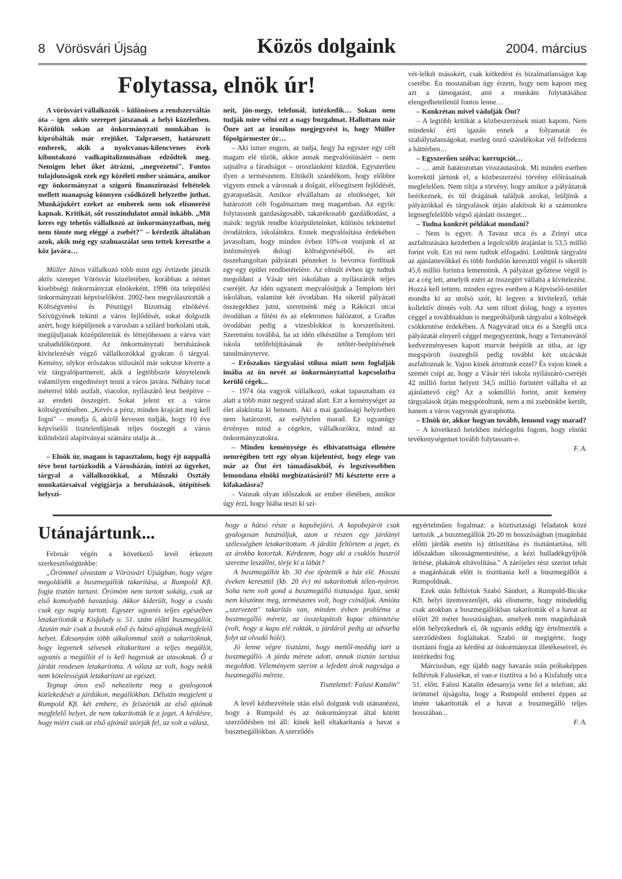8 Vörösvári Újság Közös dolgaink 2004. március
Folytassa, elnök úr!
A vörösvári vállalkozók – különösen a rendszerváltás óta – igen aktív szerepet játszanak a helyi közéletben. Közülük sokan az önkormányzati munkában is kipróbálták már erejüket. Talpraesett, határozott emberek, akik a nyolcvanas-kilencvenes évek kibontakozó vadkapitalizmusában edződtek meg. Nemigen lehet őket átrázni, „megvezetni". Fontos tulajdonságok ezek egy közéleti ember számára, amikor egy önkormányzat a szigorú finanszírozási feltételek mellett manapság könnyen csődközeli helyzetbe juthat. Munkájukért ezeket az emberek nem sok elismerést kapnak. Kritikát, sőt rosszindulatot annál inkább. „Mit keres egy tehetős vállalkozó az önkormányzatban, még nem tömte meg eléggé a zsebét?" – kérdezik általában azok, akik még egy szalmaszálat sem tettek keresztbe a köz javára…
Müller János vállalkozó több mint egy évtizede játszik aktív szerepet Vörösvár közéletében, korábban a német kisebbségi önkormányzat elnökeként, 1998 óta települési önkormányzati képviselőként. 2002-ben megválasztották a Költségvetési és Pénzügyi Bizottság elnökévé. Szívügyének tekinti a város fejlődését, sokat dolgozik azért, hogy kiépüljenek a városban a szilárd burkolatú utak, megújuljanak középületeink és létrejöhessen a várva várt szabadidőközpont. Az önkormányzati beruházások kivitelezését végző vállalkozókkal gyakran ő tárgyal. Kemény, olykor erőszakos stílusától már sokszor kiverte a víz tárgyalópartnereit, akik a legtöbbször kénytelenek valamilyen engedményt tenni a város javára. Néhány tucat méterrel több aszfalt, viacolor, nyílászáró lesz beépítve – az eredeti összegért. Sokat jelent ez a város költségvetésében. „Kevés a pénz, minden krajcárt meg kell fogni" – mondja ő, akiről kevesen tudják, hogy 10 éve képviselői tiszteletdíjának teljes összegét a város különböző alapítványai számára utalja át…
– Elnök úr, magam is tapasztalom, hogy éjt nappallá téve bent tartózkodik a Városházán, intézi az ügyeket, tárgyal a vállalkozókkal, a Műszaki Osztály munkatársaival végigjárja a beruházások, útépítések helyszí-
neit, jön-megy, telefonál, intézkedik… Sokan nem tudják mire vélni ezt a nagy buzgalmat. Hallottam már Önre azt az ironikus megjegyzést is, hogy Müller főpolgármester úr…
– Aki ismer engem, az tudja, hogy ha egyszer egy célt magam elé tűzök, akkor annak megvalósításáért – nem sajnálva a fáradságot – oroszlánként küzdök. Egyszerűen ilyen a természetem. Eltökélt szándékom, hogy előbbre vigyem ennek a városnak a dolgait, elősegítsem fejlődését, gyarapodását. Amikor elvállaltam az elnökséget, két határozott célt fogalmaztam meg magamban. Az egyik: folytassunk gazdaságosabb, takarékosabb gazdálkodást, a másik: tegyük rendbe középületeinket, különös tekintettel óvodáinkra, iskoláinkra. Ennek megvalósítása érdekében javasoltam, hogy minden évben 10%-ot vonjunk el az intézmények dologi költségvetéséből, és azt összehangoltan pályázati pénzeket is bevonva fordítsuk egy-egy épület rendbetételére. Az elmúlt évben így tudtuk megoldani a Vásár téri iskolában a nyílászárók teljes cseréjét. Az idén ugyanezt megvalósítjuk a Templom téri iskolában, valamint két óvodában. Ha sikerül pályázati összegekhez jutni, szeretnénk még a Rákóczi utcai óvodában a fűtést és az elektromos hálózatot, a Gradus óvodában pedig a vizesblokkot is korszerűsíteni. Szeretném továbbá, ha az idén elkészülne a Templom téri iskola tetőfelújításának és tetőtér-beépítésének tanulmányterve.
– Erőszakos tárgyalási stílusa miatt nem foglalják imába az ön nevét az önkormányzattal kapcsolatba kerülő cégek...
– 1974 óta vagyok vállalkozó, sokat tapasztaltam ez alatt a több mint negyed század alatt. Ezt a keménységet az élet alakította ki bennem. Aki a mai gazdasági helyzetben nem határozott, az esélytelen marad. Ez ugyanúgy érvényes mind a cégekre, vállalkozókra, mind az önkormányzatokra.
– Minden keménysége és elhivatottsága ellenére nemrégiben tett egy olyan kijelentést, hogy elege van már az Önt ért támadásokból, és legszívesebben lemondana elnöki megbízatásáról? Mi késztette erre a kifakadásra?
– Vannak olyan időszakok az ember életében, amikor úgy érzi, hogy hiába teszi ki szí-
vét-lelkét másokért, csak kétkedést és bizalmatlanságot kap cserébe. Én mostanában úgy érzem, hogy nem kapom meg azt a támogatást, ami a munkám folytatásához elengedhetetlenül fontos lenne…
– Konkrétan mivel vádolják Önt?
– A legtöbb kritikát a közbeszerzések miatt kapom. Nem mindenki érti igazán ennek a folyamatát és szabálytalanságokat, esetleg önző szándékokat vél felfedezni a háttérben…
– Egyszerűen szólva: korrupciót…
– … amit határozottan visszautasítok. Mi minden esetben korrektül jártunk el, a közbeszerzési törvény előírásainak megfelelően. Nem tiltja a törvény, hogy amikor a pályázatok beérkeznek, és túl drágának találjuk azokat, leüljünk a pályázókkal és tárgyalások útján alakítsuk ki a számunkra legmegfelelőbb végső ajánlati összeget...
– Tudna konkrét példákat mondani?
– Nem is egyet. A Tavasz utca és a Zrínyi utca aszfaltozására kezdetben a legolcsóbb árajánlat is 53,5 millió forint volt. Ezt mi nem tudtuk elfogadni. Leültünk tárgyalni az ajánlattevőkkel és több fordulón keresztül végül is sikerült 45,6 millió forintra lemennünk. A pályázat győztese végül is az a cég lett, amelyik ezért az összegért vállalta a kivitelezést. Hozzá kell tettem, minden egyes esetben a Képviselő-testület mondta ki az utolsó szót, ki legyen a kivitelező, tehát kollektív döntés volt. Az sem tiltott dolog, hogy a nyertes céggel a továbbiakban is megpróbáljunk tárgyalni a költségek csökkentése érdekében. A Nagyvárad utca és a Szegfű utca pályázatát elnyerő céggel megegyeztünk, hogy a Terranovától kedvezményesen kapott murvát beépítik az útba, az így megspórolt összegből pedig további két utcácskát aszfaltoznak le. Vajon kinek ártottunk ezzel? És vajon kinek a szemét csípi az, hogy a Vásár téri iskola nyílászáró-cseréjét 42 millió forint helyett 34,5 millió forintért vállalta el az ajánlattevő cég? Az a sokmillió forint, amit kemény tárgyalások útján megspóroltunk, nem a mi zsebünkbe került, hanem a város vagyonát gyarapította.
– Elnök úr, akkor hogyan tovább, lemond vagy marad?
– A következő hetekben mérlegelni fogom, hogy elnöki tevékenységemet tovább folytassam-e.
F. A.
Utánajártunk...
Február végén a következő levél érkezett szerkesztőségünkbe:
„Örömmel olvastam a Vörösvári Újságban, hogy végre megoldódik a buszmegállók takarítása, a Rumpold Kft. fogja tisztán tartani. Örömöm nem tartott sokáig, csak az első komolyabb havazásig. Akkor kiderült, hogy a csoda csak egy napig tartott. Egyszer ugyanis teljes egészében letakarították a Kisfaludy u. 51. szám előtti buszmegállót. Azután már csak a buszok első és hátsó ajtajának megfelelő helyet. Édesanyám több alkalommal szólt a takarítóknak, hogy legyenek szívesek eltakarítani a teljes megállót, ugyanis a megállót el is kell hagyniuk az utasoknak. Ő a járdát rendesen letakarította. A válasz az volt, hogy nekik nem kötelességük letakarítani az egészet.
Tegnap ónos eső nehezítette meg a gyalogosok közlekedését a járdákon, megállókban. Délután megjelent a Rumpold Kft. két embere, és felszórták az első ajtónak megfelelő helyet, de nem takarították le a jeget. A kérdésre, hogy miért csak az első ajtónál szórják fel, az volt a válasz,
hogy a hátsó része a kapubejáró. A kapubejárót csak gyalogosan használjuk, azon a részen egy járdányi szélességben letakarítottam. A járdán feltörtem a jeget, és az árokba kotortuk. Kérdezem, hogy aki a csuklós buszról szeretne leszállni, törje ki a lábát?
A buszmegállót kb. 30 éve építették a ház elé. Hosszú éveken keresztül (kb. 20 év) mi takarítottuk télen-nyáron. Soha nem volt gond a buszmegálló tisztasága. Igaz, senki nem köszönte meg, természetes volt, hogy csináljuk. Amióta „szervezett" takarítás van, minden évben probléma a buszmegálló mérete, az összelapátolt kupac eltüntetése (volt, hogy a kapu elé rakták, a járdáról pedig az udvarba folyt az olvadó hólé).
Jó lenne végre tisztázni, hogy mettől-meddig tart a buszmegálló. A járda mérete adott, annak tisztán tartása megoldott. Véleményem szerint a lefedett árok nagysága a buszmegálló mérete.
Tisztelettel: Falusi Katalin"
A levél kézhezvétele után első dolgunk volt utánanézni, hogy a Rumpold és az önkormányzat által kötött szerződésben mi áll: kinek kell eltakarítania a havat a buszmegállókban. A szerződés
egyértelműen fogalmaz: a köztisztasági feladatok közé tartozik „a buszmegállók 20-20 m hosszúságban (magánház előtti járdák esetén is) úttisztítása és tisztántartása, téli időszakban síkosságmentesítése, a kézi hulladékgyűjtők ürítése, plakátok eltávolítása." A zárójeles rész szerint tehát a magánházak előtt is tisztítania kell a buszmegállót a Rumpoldnak.
Ezek után felhívtuk Szabó Sándort, a Rumpold-Bicske Kft. helyi üzemvezetőjét, aki elismerte, hogy mindeddig csak azokban a buszmegállókban takarították el a havat az előírt 20 méter hosszúságban, amelyek nem magánházak előtt helyezkednek el, ők ugyanis eddig így értelmezték a szerződésben foglaltakat. Szabó úr megígérte, hogy tisztázni fogja az kérdést az önkormányzat illetékeseivel, és intézkedni fog.
Márciusban, egy újabb nagy havazás után próbaképpen felhívtuk Falusiékat, el van-e tisztítva a hó a Kisfaludy utca 51. előtt. Falusi Katalin édesanyja vette fel a telefont, aki örömmel újságolta, hogy a Rumpold emberei éppen az imént takarították el a havat a buszmegálló teljes hosszában...
F. A.